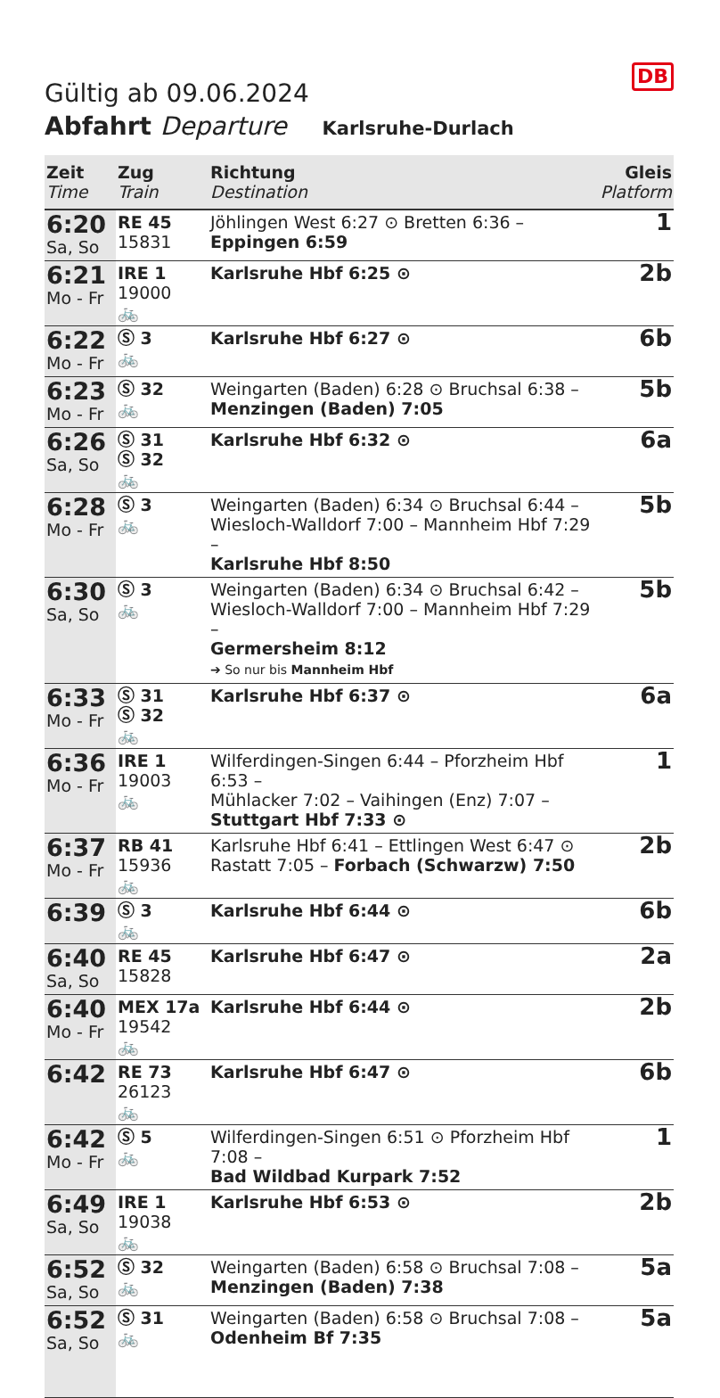DB
Gültig ab 09.06.2024
Abfahrt Departure Karlsruhe-Durlach
| Zeit Time | Zug Train | Richtung Destination | Gleis Platform |
| --- | --- | --- | --- |
| 6:20 Sa, So | RE 45 15831 | Jöhlingen West 6:27 ⊙ Bretten 6:36 – Eppingen 6:59 | 1 |
| 6:21 Mo - Fr | IRE 1 19000 🚲 | Karlsruhe Hbf 6:25 ⊙ | 2b |
| 6:22 Mo - Fr | Ⓢ 3 🚲 | Karlsruhe Hbf 6:27 ⊙ | 6b |
| 6:23 Mo - Fr | Ⓢ 32 🚲 | Weingarten (Baden) 6:28 ⊙ Bruchsal 6:38 – Menzingen (Baden) 7:05 | 5b |
| 6:26 Sa, So | Ⓢ 31 Ⓢ 32 🚲 | Karlsruhe Hbf 6:32 ⊙ | 6a |
| 6:28 Mo - Fr | Ⓢ 3 🚲 | Weingarten (Baden) 6:34 ⊙ Bruchsal 6:44 – Wiesloch-Walldorf 7:00 – Mannheim Hbf 7:29 – Karlsruhe Hbf 8:50 | 5b |
| 6:30 Sa, So | Ⓢ 3 🚲 | Weingarten (Baden) 6:34 ⊙ Bruchsal 6:42 – Wiesloch-Walldorf 7:00 – Mannheim Hbf 7:29 – Germersheim 8:12 ➔ So nur bis Mannheim Hbf | 5b |
| 6:33 Mo - Fr | Ⓢ 31 Ⓢ 32 🚲 | Karlsruhe Hbf 6:37 ⊙ | 6a |
| 6:36 Mo - Fr | IRE 1 19003 🚲 | Wilferdingen-Singen 6:44 – Pforzheim Hbf 6:53 – Mühlacker 7:02 – Vaihingen (Enz) 7:07 – Stuttgart Hbf 7:33 ⊙ | 1 |
| 6:37 Mo - Fr | RB 41 15936 🚲 | Karlsruhe Hbf 6:41 – Ettlingen West 6:47 ⊙ Rastatt 7:05 – Forbach (Schwarzw) 7:50 | 2b |
| 6:39 | Ⓢ 3 🚲 | Karlsruhe Hbf 6:44 ⊙ | 6b |
| 6:40 Sa, So | RE 45 15828 | Karlsruhe Hbf 6:47 ⊙ | 2a |
| 6:40 Mo - Fr | MEX 17a 19542 🚲 | Karlsruhe Hbf 6:44 ⊙ | 2b |
| 6:42 | RE 73 26123 🚲 | Karlsruhe Hbf 6:47 ⊙ | 6b |
| 6:42 Mo - Fr | Ⓢ 5 🚲 | Wilferdingen-Singen 6:51 ⊙ Pforzheim Hbf 7:08 – Bad Wildbad Kurpark 7:52 | 1 |
| 6:49 Sa, So | IRE 1 19038 🚲 | Karlsruhe Hbf 6:53 ⊙ | 2b |
| 6:52 Sa, So | Ⓢ 32 🚲 | Weingarten (Baden) 6:58 ⊙ Bruchsal 7:08 – Menzingen (Baden) 7:38 | 5a |
| 6:52 Sa, So | Ⓢ 31 🚲 | Weingarten (Baden) 6:58 ⊙ Bruchsal 7:08 – Odenheim Bf 7:35 | 5a |